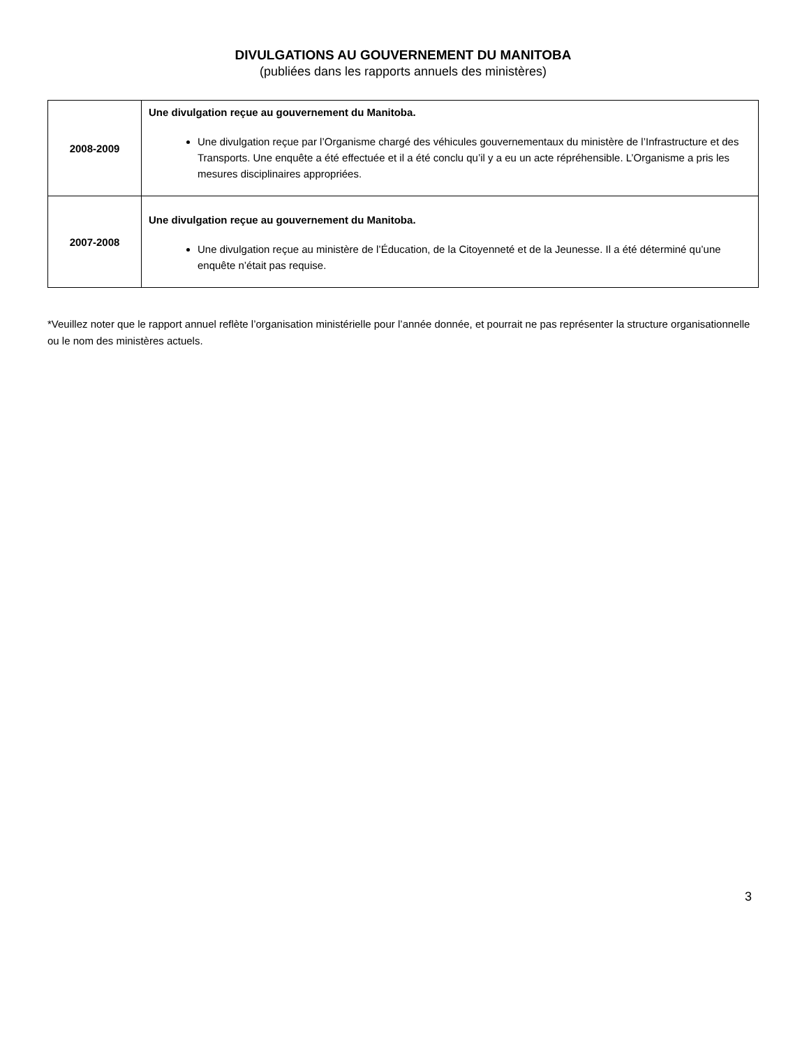DIVULGATIONS AU GOUVERNEMENT DU MANITOBA
(publiées dans les rapports annuels des ministères)
| 2008-2009 | Une divulgation reçue au gouvernement du Manitoba. Une divulgation reçue par l’Organisme chargé des véhicules gouvernementaux du ministère de l’Infrastructure et des Transports. Une enquête a été effectuée et il a été conclu qu’il y a eu un acte répréhensible. L’Organisme a pris les mesures disciplinaires appropriées. |
| 2007-2008 | Une divulgation reçue au gouvernement du Manitoba. Une divulgation reçue au ministère de l’Éducation, de la Citoyenneté et de la Jeunesse. Il a été déterminé qu’une enquête n’était pas requise. |
*Veuillez noter que le rapport annuel reflète l’organisation ministérielle pour l’année donnée, et pourrait ne pas représenter la structure organisationnelle ou le nom des ministères actuels.
3